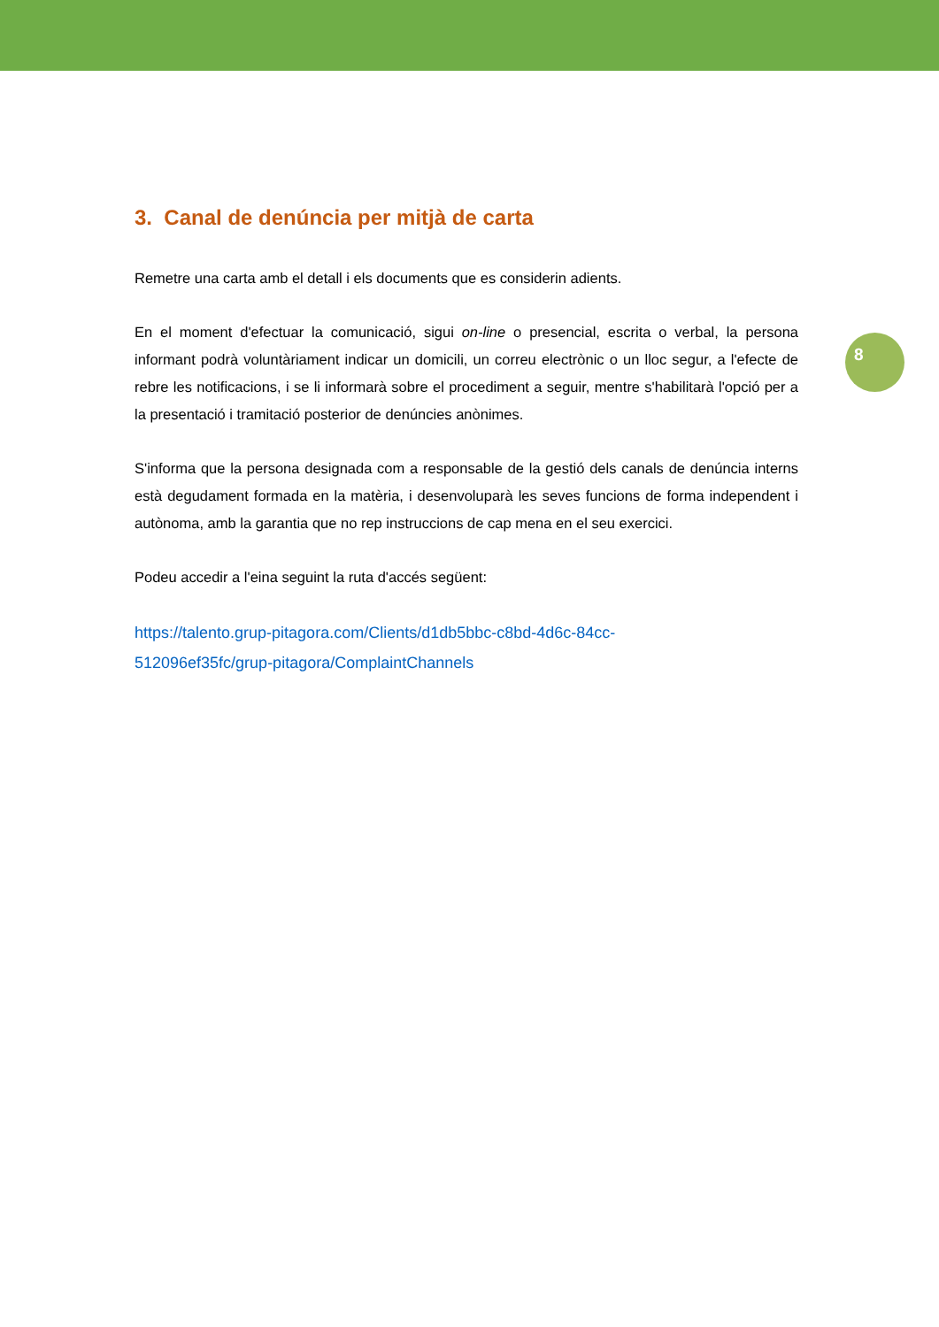8
3. Canal de denúncia per mitjà de carta
Remetre una carta amb el detall i els documents que es considerin adients.
En el moment d'efectuar la comunicació, sigui on-line o presencial, escrita o verbal, la persona informant podrà voluntàriament indicar un domicili, un correu electrònic o un lloc segur, a l'efecte de rebre les notificacions, i se li informarà sobre el procediment a seguir, mentre s'habilitarà l'opció per a la presentació i tramitació posterior de denúncies anònimes.
S'informa que la persona designada com a responsable de la gestió dels canals de denúncia interns està degudament formada en la matèria, i desenvoluparà les seves funcions de forma independent i autònoma, amb la garantia que no rep instruccions de cap mena en el seu exercici.
Podeu accedir a l'eina seguint la ruta d'accés següent:
https://talento.grup-pitagora.com/Clients/d1db5bbc-c8bd-4d6c-84cc-
512096ef35fc/grup-pitagora/ComplaintChannels